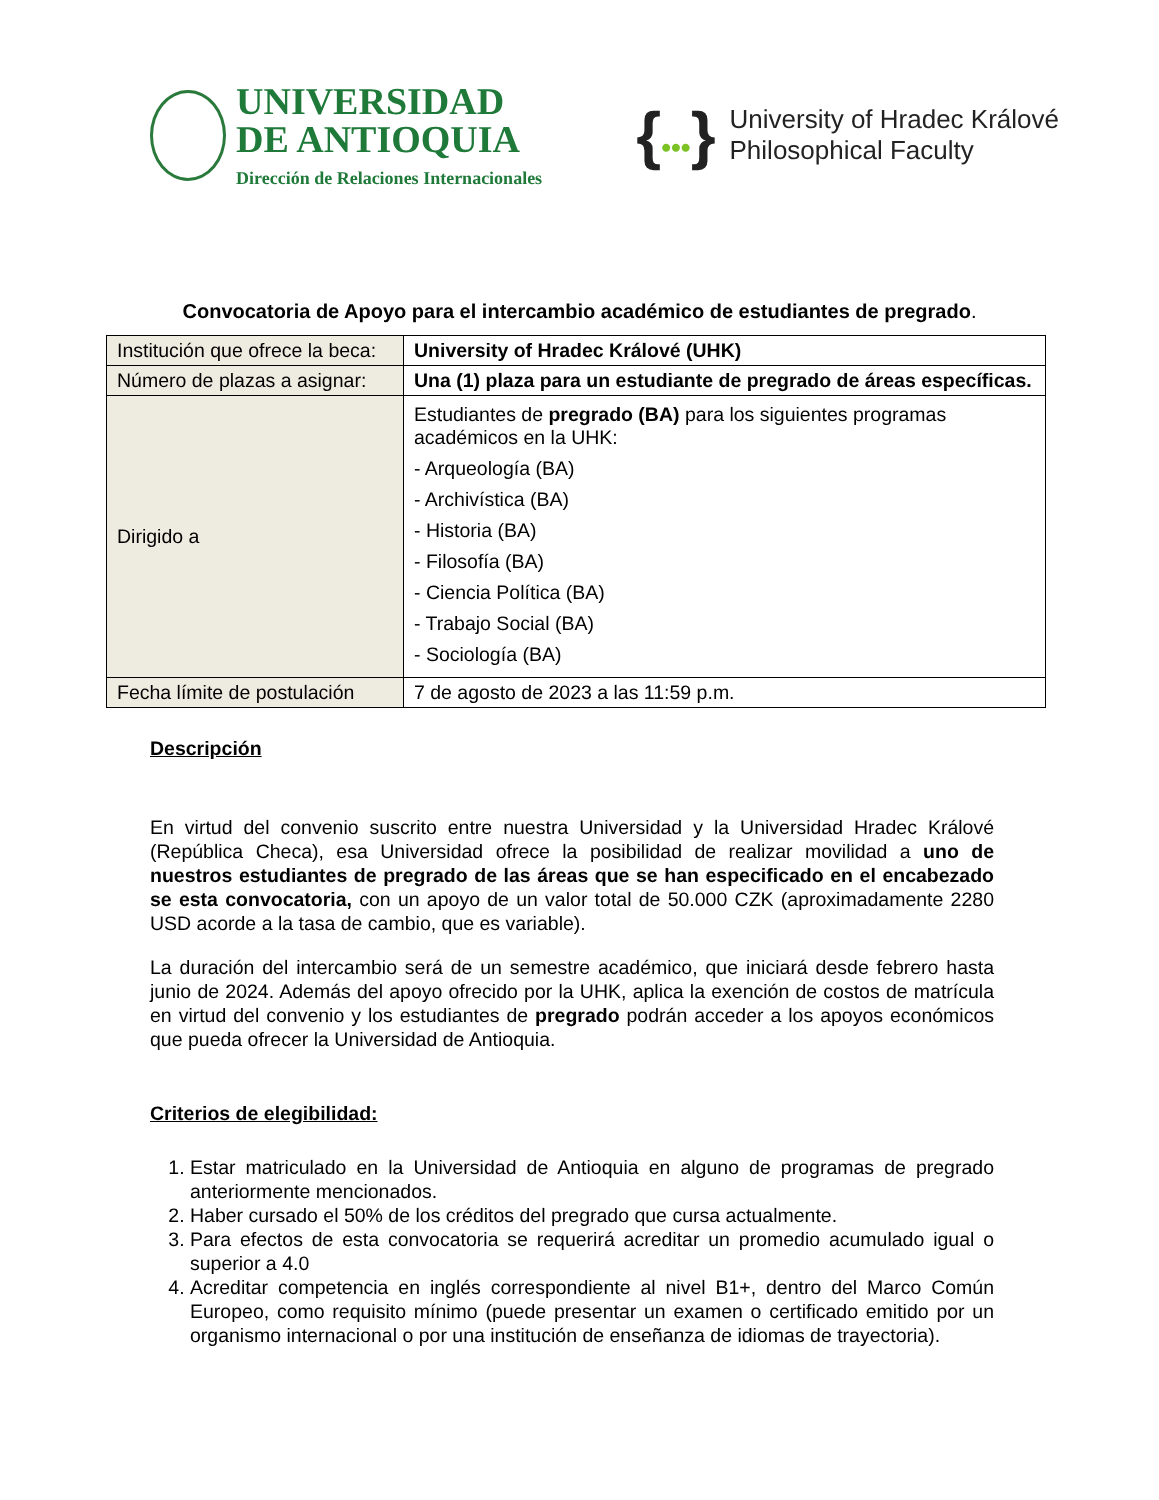UNIVERSIDAD
DE ANTIOQUIA
Dirección de Relaciones Internacionales
{•••}
University of Hradec Králové
Philosophical Faculty
Convocatoria de Apoyo para el intercambio académico de estudiantes de pregrado.
| Institución que ofrece la beca: | University of Hradec Králové (UHK) |
| Número de plazas a asignar: | Una (1) plaza para un estudiante de pregrado de áreas específicas. |
| Dirigido a | Estudiantes de pregrado (BA) para los siguientes programas académicos en la UHK: - Arqueología (BA) - Archivística (BA) - Historia (BA) - Filosofía (BA) - Ciencia Política (BA) - Trabajo Social (BA) - Sociología (BA) |
| Fecha límite de postulación | 7 de agosto de 2023 a las 11:59 p.m. |
Descripción
En virtud del convenio suscrito entre nuestra Universidad y la Universidad Hradec Králové (República Checa), esa Universidad ofrece la posibilidad de realizar movilidad a uno de nuestros estudiantes de pregrado de las áreas que se han especificado en el encabezado se esta convocatoria, con un apoyo de un valor total de 50.000 CZK (aproximadamente 2280 USD acorde a la tasa de cambio, que es variable).
La duración del intercambio será de un semestre académico, que iniciará desde febrero hasta junio de 2024. Además del apoyo ofrecido por la UHK, aplica la exención de costos de matrícula en virtud del convenio y los estudiantes de pregrado podrán acceder a los apoyos económicos que pueda ofrecer la Universidad de Antioquia.
Criterios de elegibilidad:
1. Estar matriculado en la Universidad de Antioquia en alguno de programas de pregrado anteriormente mencionados.
2. Haber cursado el 50% de los créditos del pregrado que cursa actualmente.
3. Para efectos de esta convocatoria se requerirá acreditar un promedio acumulado igual o superior a 4.0
4. Acreditar competencia en inglés correspondiente al nivel B1+, dentro del Marco Común Europeo, como requisito mínimo (puede presentar un examen o certificado emitido por un organismo internacional o por una institución de enseñanza de idiomas de trayectoria).